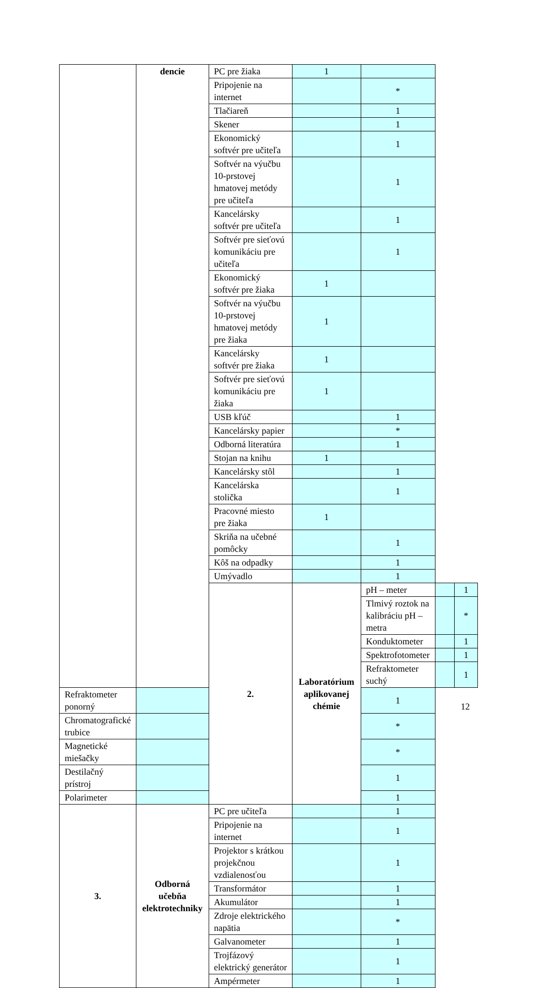| | dencie | PC pre žiaka | 1 | | | |
| | | Pripojenie na internet | | * | | |
| | | Tlačiareň | | 1 | | |
| | | Skener | | 1 | | |
| | | Ekonomický softvér pre učiteľa | | 1 | | |
| | | Softvér na výučbu 10-prstovej hmatovej metódy pre učiteľa | | 1 | | |
| | | Kancelársky softvér pre učiteľa | | 1 | | |
| | | Softvér pre sieťovú komunikáciu pre učiteľa | | 1 | | |
| | | Ekonomický softvér pre žiaka | 1 | | | |
| | | Softvér na výučbu 10-prstovej hmatovej metódy pre žiaka | 1 | | | |
| | | Kancelársky softvér pre žiaka | 1 | | | |
| | | Softvér pre sieťovú komunikáciu pre žiaka | 1 | | | |
| | | USB kľúč | | 1 | | |
| | | Kancelársky papier | | * | | |
| | | Odborná literatúra | | 1 | | |
| | | Stojan na knihu | 1 | | | |
| | | Kancelársky stôl | | 1 | | |
| | | Kancelárska stolička | | 1 | | |
| | | Pracovné miesto pre žiaka | 1 | | | |
| | | Skriňa na učebné pomôcky | | 1 | | |
| | | Kôš na odpadky | | 1 | | |
| | | Umývadlo | | 1 | | |
| | | 2. | Laboratórium aplikovanej chémie | pH – meter | | 1 |
| | | | | Tlmivý roztok na kalibráciu pH – metra | | * |
| | | | | Konduktometer | | 1 |
| | | | | Spektrofotometer | | 1 |
| | | | | Refraktometer suchý | | 1 |
| Refraktometer ponorný | | | | 1 | | |
| Chromatografické trubice | | | | * | | |
| Magnetické miešačky | | | | * | | |
| Destilačný prístroj | | | | 1 | | |
| Polarimeter | | | | 1 | | |
| 3. | Odborná učebňa elektrotechniky | PC pre učiteľa | | 1 | | |
| | | Pripojenie na internet | | 1 | | |
| | | Projektor s krátkou projekčnou vzdialenosťou | | 1 | | |
| | | Transformátor | | 1 | | |
| | | Akumulátor | | 1 | | |
| | | Zdroje elektrického napätia | | * | | |
| | | Galvanometer | | 1 | | |
| | | Trojfázový elektrický generátor | | 1 | | |
| | | Ampérmeter | | 1 | | |
12